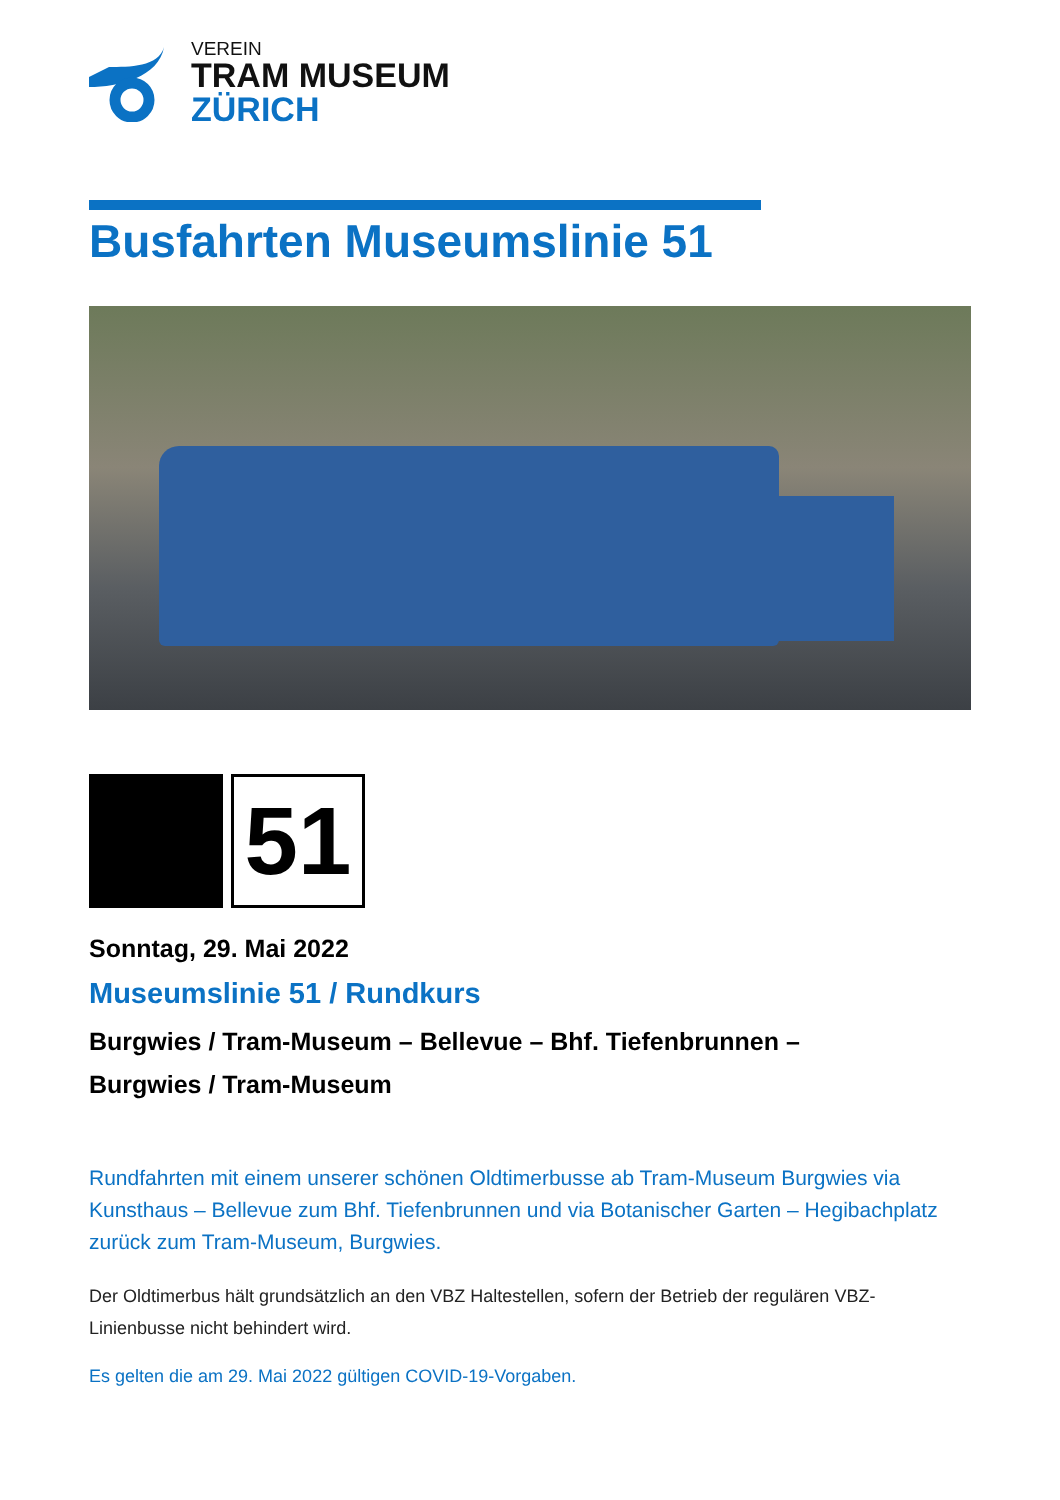VEREIN
TRAM MUSEUM
ZÜRICH
Busfahrten Museumslinie 51
51
Sonntag, 29. Mai 2022
Museumslinie 51 / Rundkurs
Burgwies / Tram-Museum – Bellevue – Bhf. Tiefenbrunnen – Burgwies / Tram-Museum
Rundfahrten mit einem unserer schönen Oldtimerbusse ab Tram-Museum Burgwies via Kunsthaus – Bellevue zum Bhf. Tiefenbrunnen und via Botanischer Garten – Hegibachplatz zurück zum Tram-Museum, Burgwies.
Der Oldtimerbus hält grundsätzlich an den VBZ Haltestellen, sofern der Betrieb der regulären VBZ-Linienbusse nicht behindert wird.
Es gelten die am 29. Mai 2022 gültigen COVID-19-Vorgaben.